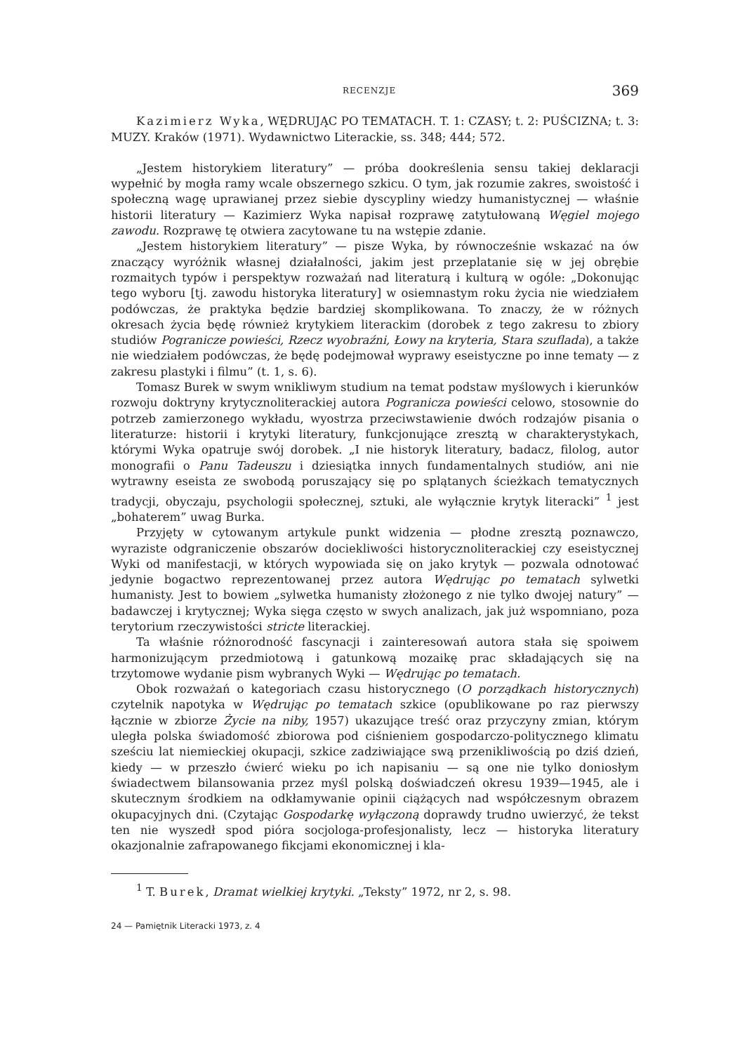RECENZJE 369
Kazimierz Wyka, WĘDRUJĄC PO TEMATACH. T. 1: CZASY; t. 2: PUŚCIZNA; t. 3: MUZY. Kraków (1971). Wydawnictwo Literackie, ss. 348; 444; 572.
„Jestem historykiem literatury” — próba dookreślenia sensu takiej deklaracji wypełnić by mogła ramy wcale obszernego szkicu. O tym, jak rozumie zakres, swoistość i społeczną wagę uprawianej przez siebie dyscypliny wiedzy humanistycznej — właśnie historii literatury — Kazimierz Wyka napisał rozprawę zatytułowaną Węgiel mojego zawodu. Rozprawę tę otwiera zacytowane tu na wstępie zdanie.
„Jestem historykiem literatury” — pisze Wyka, by równocześnie wskazać na ów znaczący wyróżnik własnej działalności, jakim jest przeplatanie się w jej obrębie rozmaitych typów i perspektyw rozważań nad literaturą i kulturą w ogóle: „Dokonując tego wyboru [tj. zawodu historyka literatury] w osiemnastym roku życia nie wiedziałem podówczas, że praktyka będzie bardziej skomplikowana. To znaczy, że w różnych okresach życia będę również krytykiem literackim (dorobek z tego zakresu to zbiory studiów Pogranicze powieści, Rzecz wyobraźni, Łowy na kryteria, Stara szuflada), a także nie wiedziałem podówczas, że będę podejmował wyprawy eseistyczne po inne tematy — z zakresu plastyki i filmu” (t. 1, s. 6).
Tomasz Burek w swym wnikliwym studium na temat podstaw myślowych i kierunków rozwoju doktryny krytycznoliterackiej autora Pogranicza powieści celowo, stosownie do potrzeb zamierzonego wykładu, wyostrza przeciwstawienie dwóch rodzajów pisania o literaturze: historii i krytyki literatury, funkcjonujące zresztą w charakterystykach, którymi Wyka opatruje swój dorobek. „I nie historyk literatury, badacz, filolog, autor monografii o Panu Tadeuszu i dziesiątka innych fundamentalnych studiów, ani nie wytrawny eseista ze swobodą poruszający się po splątanych ścieżkach tematycznych tradycji, obyczaju, psychologii społecznej, sztuki, ale wyłącznie krytyk literacki” <sup>1</sup> jest „bohaterem” uwag Burka.
Przyjęty w cytowanym artykule punkt widzenia — płodne zresztą poznawczo, wyraziste odgraniczenie obszarów dociekliwości historycznoliterackiej czy eseistycznej Wyki od manifestacji, w których wypowiada się on jako krytyk — pozwala odnotować jedynie bogactwo reprezentowanej przez autora Wędrując po tematach sylwetki humanisty. Jest to bowiem „sylwetka humanisty złożonego z nie tylko dwojej natury” — badawczej i krytycznej; Wyka sięga często w swych analizach, jak już wspomniano, poza terytorium rzeczywistości stricte literackiej.
Ta właśnie różnorodność fascynacji i zainteresowań autora stała się spoiwem harmonizującym przedmiotową i gatunkową mozaikę prac składających się na trzytomowe wydanie pism wybranych Wyki — Wędrując po tematach.
Obok rozważań o kategoriach czasu historycznego (O porządkach historycznych) czytelnik napotyka w Wędrując po tematach szkice (opublikowane po raz pierwszy łącznie w zbiorze Życie na niby, 1957) ukazujące treść oraz przyczyny zmian, którym uległa polska świadomość zbiorowa pod ciśnieniem gospodarczo-politycznego klimatu sześciu lat niemieckiej okupacji, szkice zadziwiające swą przenikliwością po dziś dzień, kiedy — w przeszło ćwierć wieku po ich napisaniu — są one nie tylko doniosłym świadectwem bilansowania przez myśl polską doświadczeń okresu 1939—1945, ale i skutecznym środkiem na odkłamywanie opinii ciążących nad współczesnym obrazem okupacyjnych dni. (Czytając Gospodarkę wyłączoną doprawdy trudno uwierzyć, że tekst ten nie wyszedł spod pióra socjologa-profesjonalisty, lecz — historyka literatury okazjonalnie zafrapowanego fikcjami ekonomicznej i kla-
<sup>1</sup> T. Burek, Dramat wielkiej krytyki. „Teksty” 1972, nr 2, s. 98.
24 — Pamiętnik Literacki 1973, z. 4